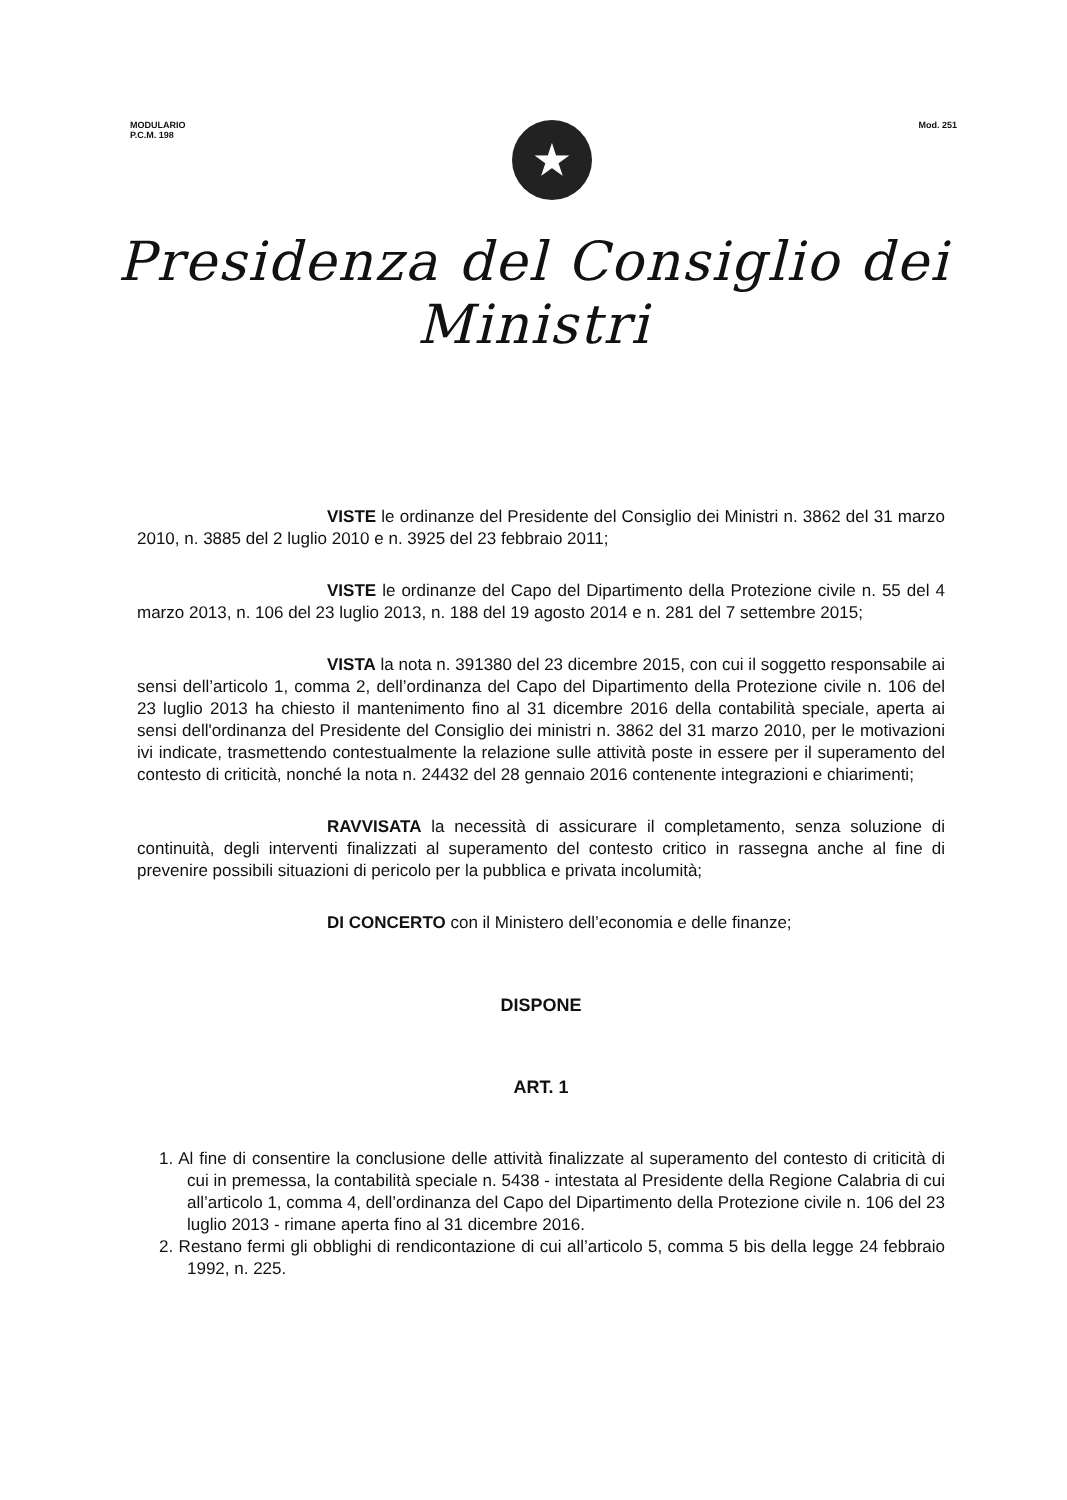MODULARIO
P.C.M. 198
★
Mod. 251
Presidenza del Consiglio dei Ministri
VISTE le ordinanze del Presidente del Consiglio dei Ministri n. 3862 del 31 marzo 2010, n. 3885 del 2 luglio 2010 e n. 3925 del 23 febbraio 2011;
VISTE le ordinanze del Capo del Dipartimento della Protezione civile n. 55 del 4 marzo 2013, n. 106 del 23 luglio 2013, n. 188 del 19 agosto 2014 e n. 281 del 7 settembre 2015;
VISTA la nota n. 391380 del 23 dicembre 2015, con cui il soggetto responsabile ai sensi dell’articolo 1, comma 2, dell’ordinanza del Capo del Dipartimento della Protezione civile n. 106 del 23 luglio 2013 ha chiesto il mantenimento fino al 31 dicembre 2016 della contabilità speciale, aperta ai sensi dell'ordinanza del Presidente del Consiglio dei ministri n. 3862 del 31 marzo 2010, per le motivazioni ivi indicate, trasmettendo contestualmente la relazione sulle attività poste in essere per il superamento del contesto di criticità, nonché la nota n. 24432 del 28 gennaio 2016 contenente integrazioni e chiarimenti;
RAVVISATA la necessità di assicurare il completamento, senza soluzione di continuità, degli interventi finalizzati al superamento del contesto critico in rassegna anche al fine di prevenire possibili situazioni di pericolo per la pubblica e privata incolumità;
DI CONCERTO con il Ministero dell’economia e delle finanze;
DISPONE
ART. 1
1. Al fine di consentire la conclusione delle attività finalizzate al superamento del contesto di criticità di cui in premessa, la contabilità speciale n. 5438 - intestata al Presidente della Regione Calabria di cui all’articolo 1, comma 4, dell’ordinanza del Capo del Dipartimento della Protezione civile n. 106 del 23 luglio 2013 - rimane aperta fino al 31 dicembre 2016.
2. Restano fermi gli obblighi di rendicontazione di cui all’articolo 5, comma 5 bis della legge 24 febbraio 1992, n. 225.